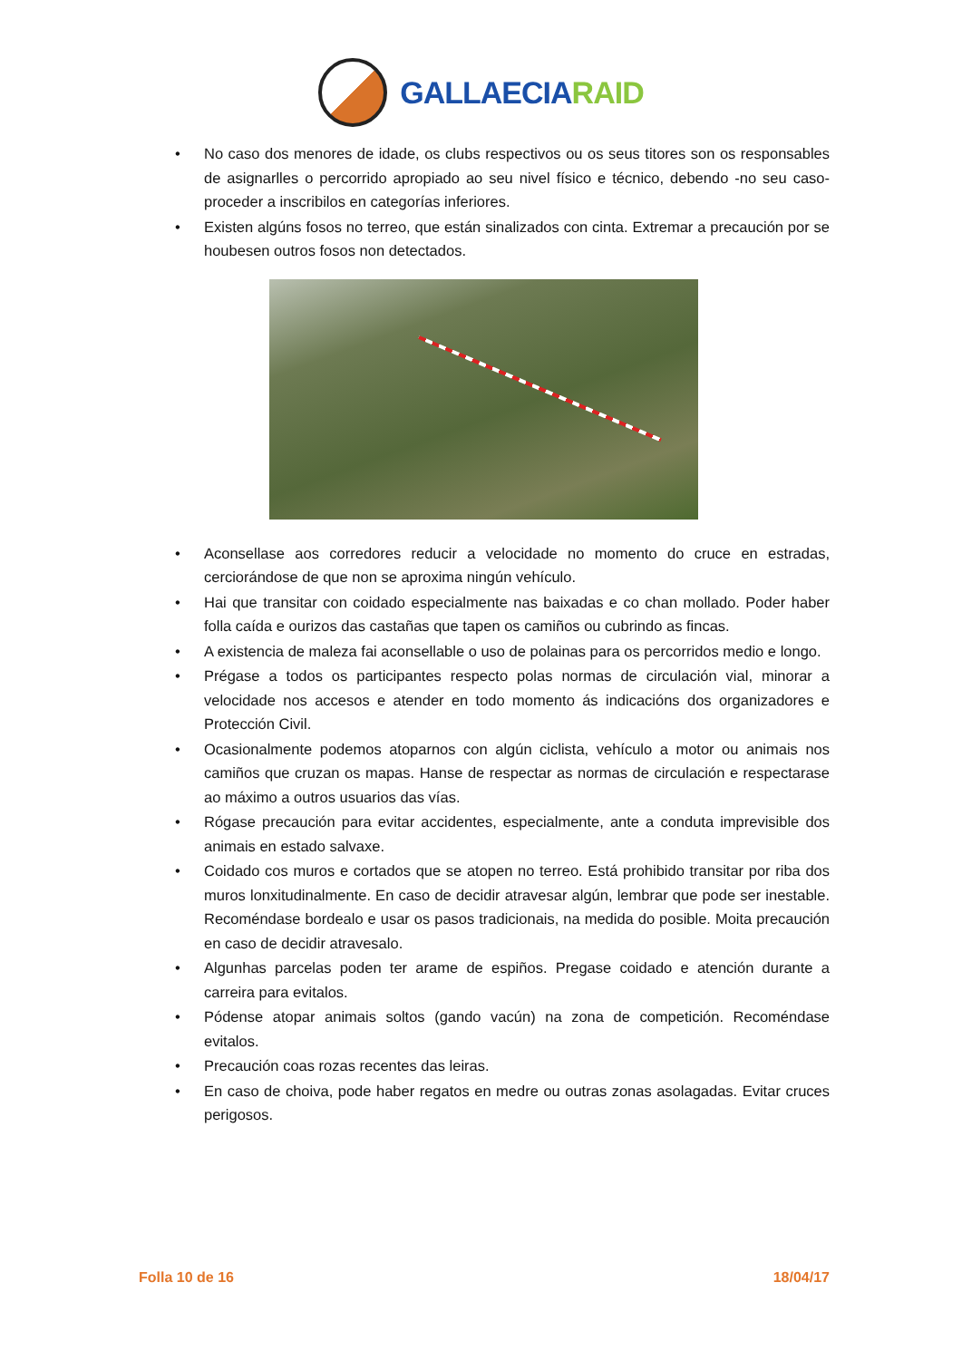GALLAECIARAID
• No caso dos menores de idade, os clubs respectivos ou os seus titores son os responsables de asignarlles o percorrido apropiado ao seu nivel físico e técnico, debendo -no seu caso- proceder a inscribilos en categorías inferiores.
• Existen algúns fosos no terreo, que están sinalizados con cinta. Extremar a precaución por se houbesen outros fosos non detectados.
• Aconsellase aos corredores reducir a velocidade no momento do cruce en estradas, cerciorándose de que non se aproxima ningún vehículo.
• Hai que transitar con coidado especialmente nas baixadas e co chan mollado. Poder haber folla caída e ourizos das castañas que tapen os camiños ou cubrindo as fincas.
• A existencia de maleza fai aconsellable o uso de polainas para os percorridos medio e longo.
• Prégase a todos os participantes respecto polas normas de circulación vial, minorar a velocidade nos accesos e atender en todo momento ás indicacións dos organizadores e Protección Civil.
• Ocasionalmente podemos atoparnos con algún ciclista, vehículo a motor ou animais nos camiños que cruzan os mapas. Hanse de respectar as normas de circulación e respectarase ao máximo a outros usuarios das vías.
• Rógase precaución para evitar accidentes, especialmente, ante a conduta imprevisible dos animais en estado salvaxe.
• Coidado cos muros e cortados que se atopen no terreo. Está prohibido transitar por riba dos muros lonxitudinalmente. En caso de decidir atravesar algún, lembrar que pode ser inestable. Recoméndase bordealo e usar os pasos tradicionais, na medida do posible. Moita precaución en caso de decidir atravesalo.
• Algunhas parcelas poden ter arame de espiños. Pregase coidado e atención durante a carreira para evitalos.
• Pódense atopar animais soltos (gando vacún) na zona de competición. Recoméndase evitalos.
• Precaución coas rozas recentes das leiras.
• En caso de choiva, pode haber regatos en medre ou outras zonas asolagadas. Evitar cruces perigosos.
Folla 10 de 16 18/04/17